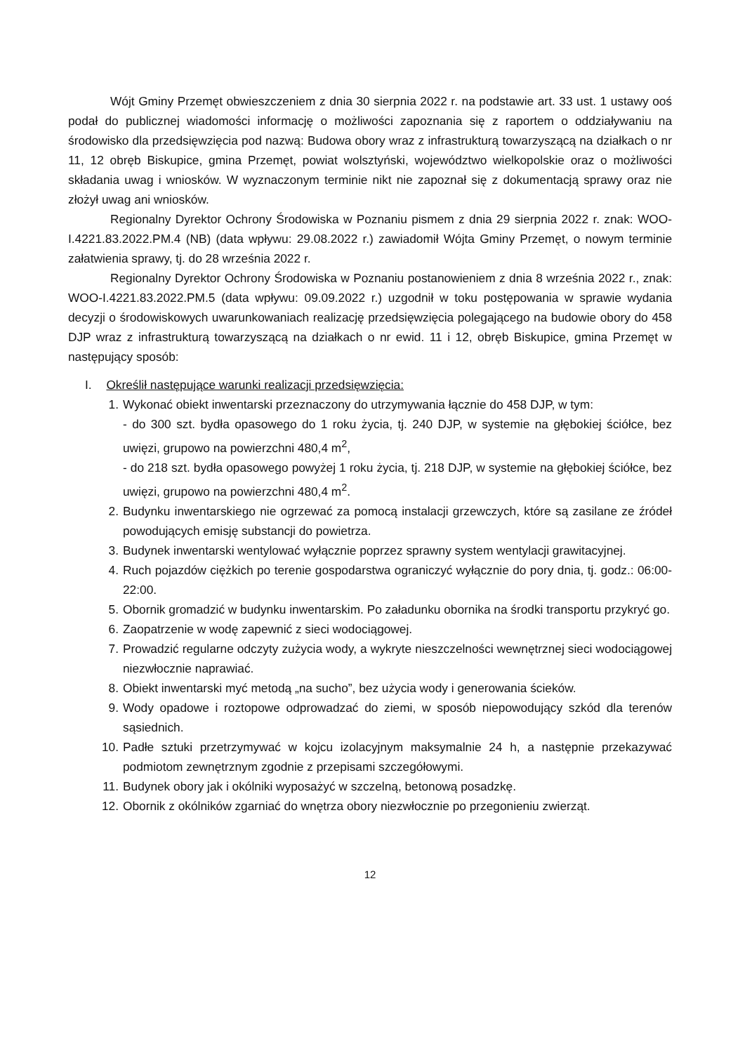Wójt Gminy Przemęt obwieszczeniem z dnia 30 sierpnia 2022 r. na podstawie art. 33 ust. 1 ustawy ooś podał do publicznej wiadomości informację o możliwości zapoznania się z raportem o oddziaływaniu na środowisko dla przedsięwzięcia pod nazwą: Budowa obory wraz z infrastrukturą towarzyszącą na działkach o nr 11, 12 obręb Biskupice, gmina Przemęt, powiat wolsztyński, województwo wielkopolskie oraz o możliwości składania uwag i wniosków. W wyznaczonym terminie nikt nie zapoznał się z dokumentacją sprawy oraz nie złożył uwag ani wniosków.
Regionalny Dyrektor Ochrony Środowiska w Poznaniu pismem z dnia 29 sierpnia 2022 r. znak: WOO-I.4221.83.2022.PM.4 (NB) (data wpływu: 29.08.2022 r.) zawiadomił Wójta Gminy Przemęt, o nowym terminie załatwienia sprawy, tj. do 28 września 2022 r.
Regionalny Dyrektor Ochrony Środowiska w Poznaniu postanowieniem z dnia 8 września 2022 r., znak: WOO-I.4221.83.2022.PM.5 (data wpływu: 09.09.2022 r.) uzgodnił w toku postępowania w sprawie wydania decyzji o środowiskowych uwarunkowaniach realizację przedsięwzięcia polegającego na budowie obory do 458 DJP wraz z infrastrukturą towarzyszącą na działkach o nr ewid. 11 i 12, obręb Biskupice, gmina Przemęt w następujący sposób:
I. Określił następujące warunki realizacji przedsięwzięcia:
1. Wykonać obiekt inwentarski przeznaczony do utrzymywania łącznie do 458 DJP, w tym:
- do 300 szt. bydła opasowego do 1 roku życia, tj. 240 DJP, w systemie na głębokiej ściółce, bez uwięzi, grupowo na powierzchni 480,4 m<sup>2</sup>,
- do 218 szt. bydła opasowego powyżej 1 roku życia, tj. 218 DJP, w systemie na głębokiej ściółce, bez uwięzi, grupowo na powierzchni 480,4 m<sup>2</sup>.
2. Budynku inwentarskiego nie ogrzewać za pomocą instalacji grzewczych, które są zasilane ze źródeł powodujących emisję substancji do powietrza.
3. Budynek inwentarski wentylować wyłącznie poprzez sprawny system wentylacji grawitacyjnej.
4. Ruch pojazdów ciężkich po terenie gospodarstwa ograniczyć wyłącznie do pory dnia, tj. godz.: 06:00-22:00.
5. Obornik gromadzić w budynku inwentarskim. Po załadunku obornika na środki transportu przykryć go.
6. Zaopatrzenie w wodę zapewnić z sieci wodociągowej.
7. Prowadzić regularne odczyty zużycia wody, a wykryte nieszczelności wewnętrznej sieci wodociągowej niezwłocznie naprawiać.
8. Obiekt inwentarski myć metodą „na sucho”, bez użycia wody i generowania ścieków.
9. Wody opadowe i roztopowe odprowadzać do ziemi, w sposób niepowodujący szkód dla terenów sąsiednich.
10.
Padłe sztuki przetrzymywać w kojcu izolacyjnym maksymalnie 24 h, a następnie przekazywać podmiotom zewnętrznym zgodnie z przepisami szczegółowymi.
11.
Budynek obory jak i okólniki wyposażyć w szczelną, betonową posadzkę.
12.
Obornik z okólników zgarniać do wnętrza obory niezwłocznie po przegonieniu zwierząt.
12